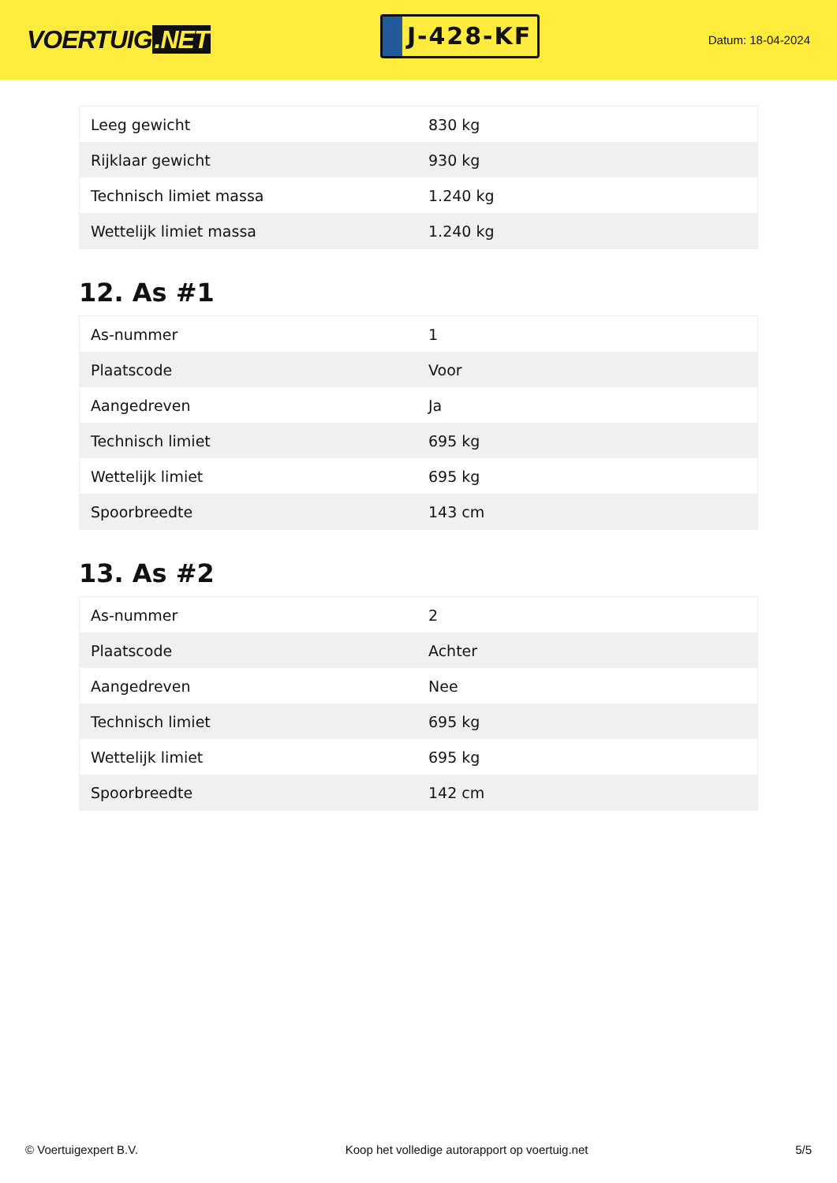VOERTUIG.NET
J-428-KF
Datum: 18-04-2024
| Leeg gewicht | 830 kg |
| Rijklaar gewicht | 930 kg |
| Technisch limiet massa | 1.240 kg |
| Wettelijk limiet massa | 1.240 kg |
12. As #1
| As-nummer | 1 |
| Plaatscode | Voor |
| Aangedreven | Ja |
| Technisch limiet | 695 kg |
| Wettelijk limiet | 695 kg |
| Spoorbreedte | 143 cm |
13. As #2
| As-nummer | 2 |
| Plaatscode | Achter |
| Aangedreven | Nee |
| Technisch limiet | 695 kg |
| Wettelijk limiet | 695 kg |
| Spoorbreedte | 142 cm |
© Voertuigexpert B.V. Koop het volledige autorapport op voertuig.net 5/5